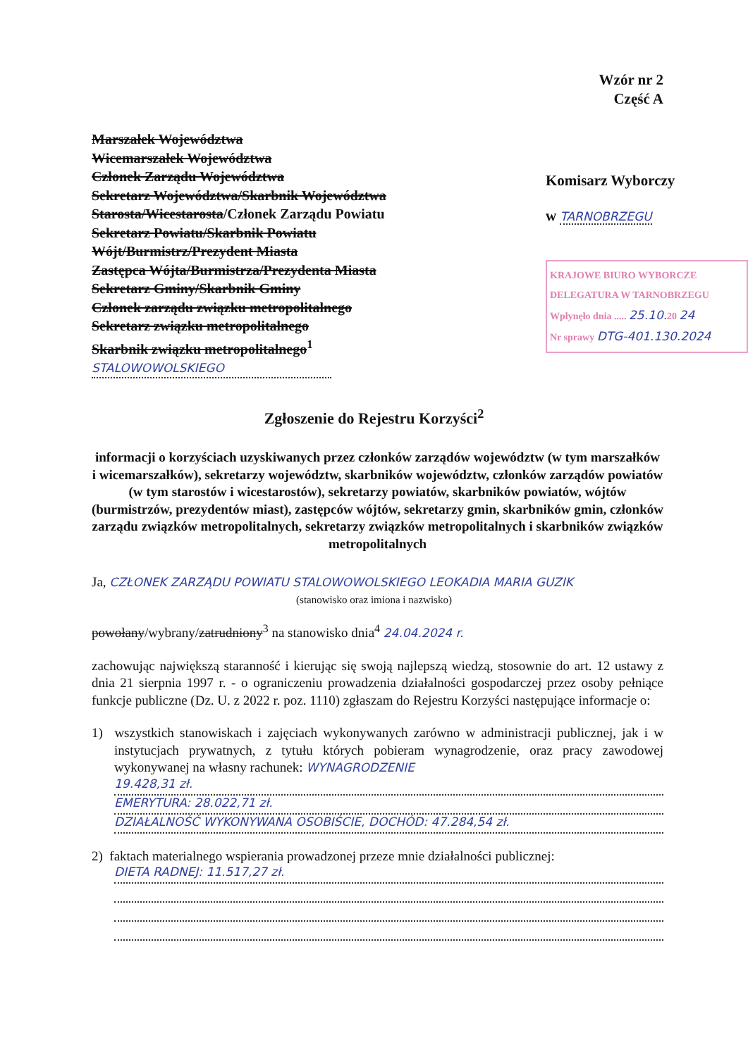Wzór nr 2
Część A
Marszałek Województwa
Wicemarszałek Województwa
Członek Zarządu Województwa
Sekretarz Województwa/Skarbnik Województwa
Starosta/Wicestarosta/Członek Zarządu Powiatu
Sekretarz Powiatu/Skarbnik Powiatu
Wójt/Burmistrz/Prezydent Miasta
Zastępca Wójta/Burmistrza/Prezydenta Miasta
Sekretarz Gminy/Skarbnik Gminy
Członek zarządu związku metropolitalnego
Sekretarz związku metropolitalnego
Skarbnik związku metropolitalnego<sup>1</sup>
STALOWOWOLSKIEGO
Komisarz Wyborczy
w TARNOBRZEGU
KRAJOWE BIURO WYBORCZE
DELEGATURA W TARNOBRZEGU
Wpłynęło dnia ..... 25.10. 20 24
Nr sprawy DTG-401.130.2024
Zgłoszenie do Rejestru Korzyści<sup>2</sup>
informacji o korzyściach uzyskiwanych przez członków zarządów województw (w tym marszałków i wicemarszałków), sekretarzy województw, skarbników województw, członków zarządów powiatów (w tym starostów i wicestarostów), sekretarzy powiatów, skarbników powiatów, wójtów (burmistrzów, prezydentów miast), zastępców wójtów, sekretarzy gmin, skarbników gmin, członków zarządu związków metropolitalnych, sekretarzy związków metropolitalnych i skarbników związków metropolitalnych
Ja, CZŁONEK ZARZĄDU POWIATU STALOWOWOLSKIEGO LEOKADIA MARIA GUZIK
(stanowisko oraz imiona i nazwisko)
powołany/wybrany/zatrudniony<sup>3</sup> na stanowisko dnia<sup>4</sup> 24.04.2024 r.
zachowując największą staranność i kierując się swoją najlepszą wiedzą, stosownie do art. 12 ustawy z dnia 21 sierpnia 1997 r. - o ograniczeniu prowadzenia działalności gospodarczej przez osoby pełniące funkcje publiczne (Dz. U. z 2022 r. poz. 1110) zgłaszam do Rejestru Korzyści następujące informacje o:
1) wszystkich stanowiskach i zajęciach wykonywanych zarówno w administracji publicznej, jak i w instytucjach prywatnych, z tytułu których pobieram wynagrodzenie, oraz pracy zawodowej wykonywanej na własny rachunek: WYNAGRODZENIE
19.428,31 zł.
EMERYTURA: 28.022,71 zł.
DZIAŁALNOŚĆ WYKONYWANA OSOBIŚCIE, DOCHÓD: 47.284,54 zł.
2) faktach materialnego wspierania prowadzonej przeze mnie działalności publicznej:
DIETA RADNEJ: 11.517,27 zł.